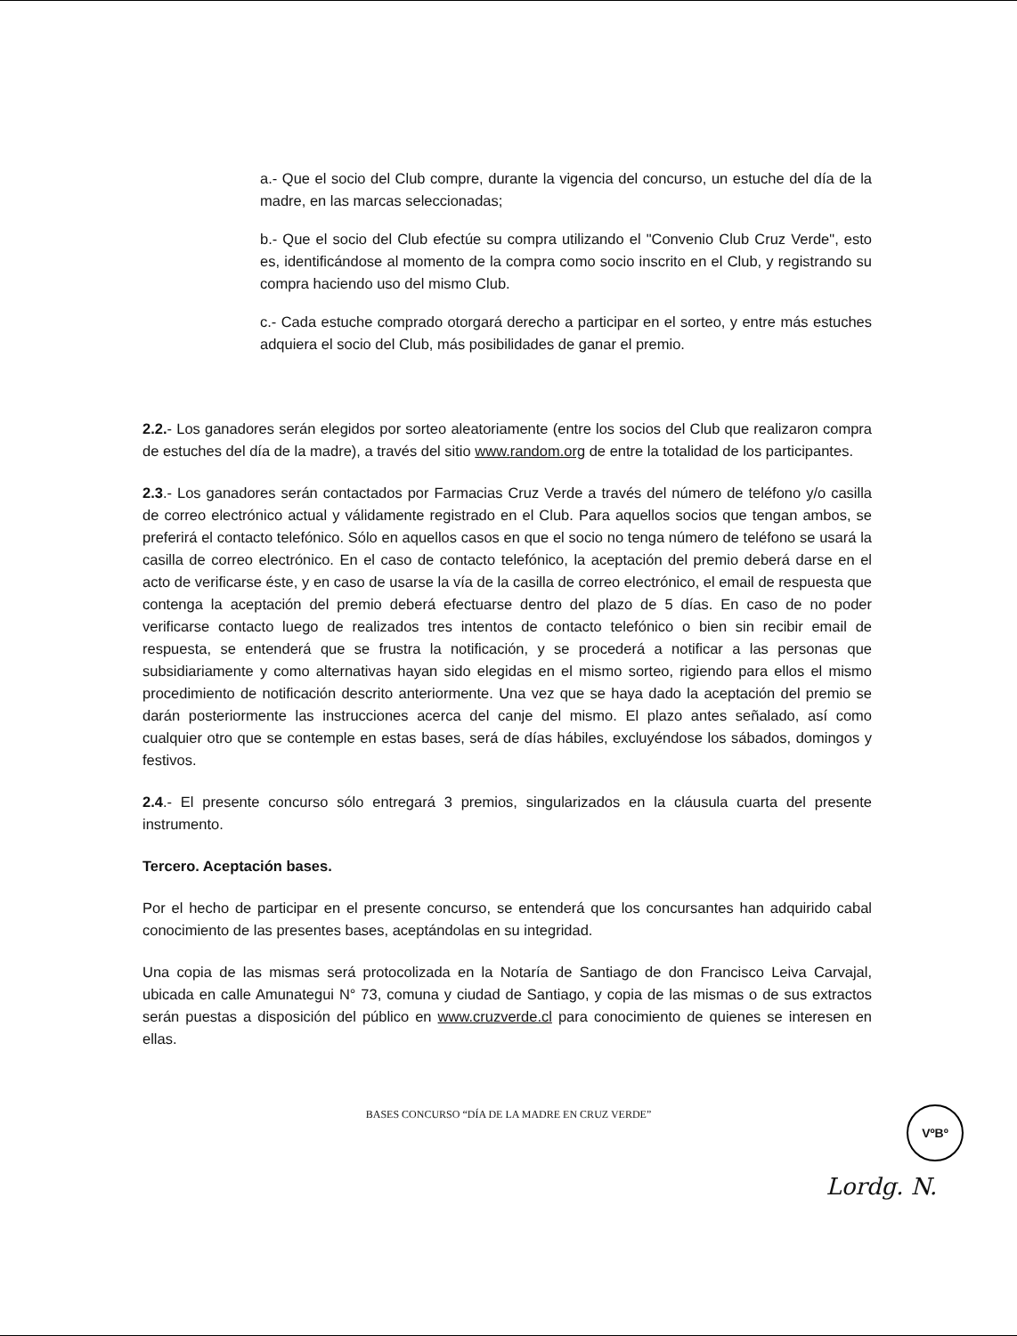a.- Que el socio del Club compre, durante la vigencia del concurso, un estuche del día de la madre, en las marcas seleccionadas;
b.- Que el socio del Club efectúe su compra utilizando el "Convenio Club Cruz Verde", esto es, identificándose al momento de la compra como socio inscrito en el Club, y registrando su compra haciendo uso del mismo Club.
c.- Cada estuche comprado otorgará derecho a participar en el sorteo, y entre más estuches adquiera el socio del Club, más posibilidades de ganar el premio.
2.2.- Los ganadores serán elegidos por sorteo aleatoriamente (entre los socios del Club que realizaron compra de estuches del día de la madre), a través del sitio www.random.org de entre la totalidad de los participantes.
2.3.- Los ganadores serán contactados por Farmacias Cruz Verde a través del número de teléfono y/o casilla de correo electrónico actual y válidamente registrado en el Club. Para aquellos socios que tengan ambos, se preferirá el contacto telefónico. Sólo en aquellos casos en que el socio no tenga número de teléfono se usará la casilla de correo electrónico. En el caso de contacto telefónico, la aceptación del premio deberá darse en el acto de verificarse éste, y en caso de usarse la vía de la casilla de correo electrónico, el email de respuesta que contenga la aceptación del premio deberá efectuarse dentro del plazo de 5 días. En caso de no poder verificarse contacto luego de realizados tres intentos de contacto telefónico o bien sin recibir email de respuesta, se entenderá que se frustra la notificación, y se procederá a notificar a las personas que subsidiariamente y como alternativas hayan sido elegidas en el mismo sorteo, rigiendo para ellos el mismo procedimiento de notificación descrito anteriormente. Una vez que se haya dado la aceptación del premio se darán posteriormente las instrucciones acerca del canje del mismo. El plazo antes señalado, así como cualquier otro que se contemple en estas bases, será de días hábiles, excluyéndose los sábados, domingos y festivos.
2.4.- El presente concurso sólo entregará 3 premios, singularizados en la cláusula cuarta del presente instrumento.
Tercero. Aceptación bases.
Por el hecho de participar en el presente concurso, se entenderá que los concursantes han adquirido cabal conocimiento de las presentes bases, aceptándolas en su integridad.
Una copia de las mismas será protocolizada en la Notaría de Santiago de don Francisco Leiva Carvajal, ubicada en calle Amunategui N° 73, comuna y ciudad de Santiago, y copia de las mismas o de sus extractos serán puestas a disposición del público en www.cruzverde.cl para conocimiento de quienes se interesen en ellas.
BASES CONCURSO “DÍA DE LA MADRE EN CRUZ VERDE”
VºBº
Lordg. N.